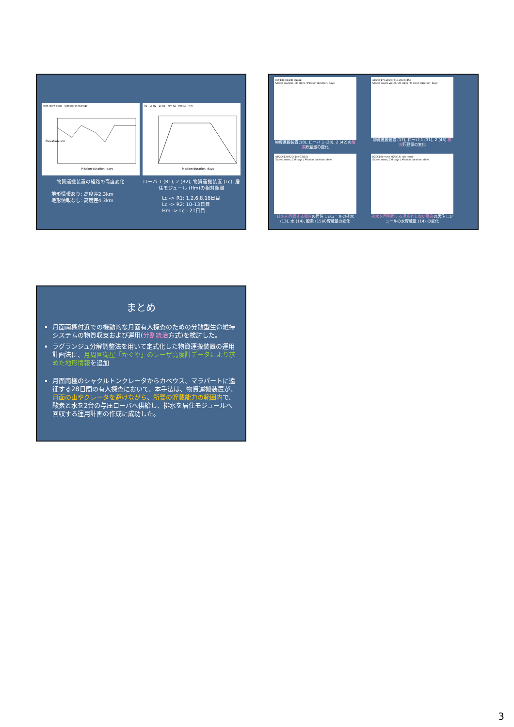with knowledge without knowledge
Elevation, km
Mission duration, days
R1 - Lc R2 - Lc R1 - Hm R2 - Hm Lc - Hm
Mission duration, days
物資運搬装置の経路の高度変化
地形情報あり: 高度差2.3km
地形情報なし: 高度差4.3km
ローバ 1 (R1), 2 (R2), 物資運搬装置 (Lc), 居住モジュール (Hm)の相対距離
Lc -> R1: 1,2,6,8,16日目
Lc -> R2: 10-13日目
Hm -> Lc : 21日目
O2(18) O2(28) O2(42)
Stored oxygen, CM-days / Mission duration, days
物資運搬装置(18), ローバ 1 (28), 2 (42)の酸素貯蔵量の変化
wH2O(17) wH2O(31) wH2O(45)
Stored waste water, CM-days / Mission duration, days
物資運搬装置 (17), ローバ 1 (31), 2 (45) 排水貯蔵量の変化
wH2O(13) H2O(14) O2(15)
Stored mass, CM-days / Mission duration, days
排水を回収する場合の居住モジュールの排水 (13), 水 (14), 酸素 (15)の貯蔵量の変化
H2O(14) reuse H2O(14) not reuse
Stored mass, CM-days / Mission duration, days
排水を再利用する場合としない場合の居住モジュールの水貯蔵量 (14) の変化
まとめ
月面南極付近での機動的な月面有人探査のための分散型生命維持システムの物質収支および運用(分割統治方式)を検討した。
ラグランジュ分解調整法を用いて定式化した物資運搬装置の運用計画法に、月周回衛星「かぐや」のレーザ高度計データにより求めた地形情報を追加
月面南極のシャクルトンクレータからカベウス、マラパートに遠征する28日間の有人探査において、本手法は、物資運搬装置が、月面の山やクレータを避けながら、所要の貯蔵能力の範囲内で、酸素と水を2台の与圧ローバへ供給し、排水を居住モジュールへ回収する運用計画の作成に成功した。
3